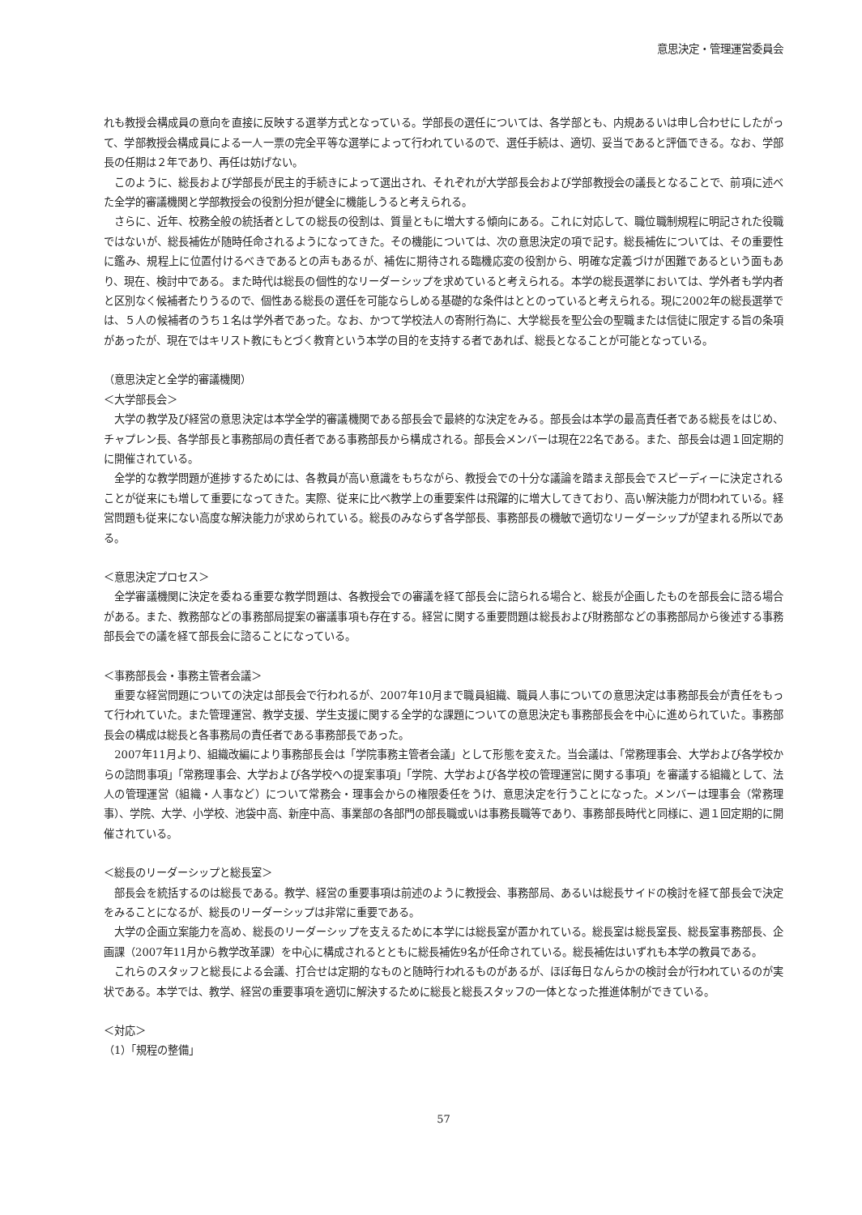意思決定・管理運営委員会
れも教授会構成員の意向を直接に反映する選挙方式となっている。学部長の選任については、各学部とも、内規あるいは申し合わせにしたがって、学部教授会構成員による一人一票の完全平等な選挙によって行われているので、選任手続は、適切、妥当であると評価できる。なお、学部長の任期は２年であり、再任は妨げない。
このように、総長および学部長が民主的手続きによって選出され、それぞれが大学部長会および学部教授会の議長となることで、前項に述べた全学的審議機関と学部教授会の役割分担が健全に機能しうると考えられる。
さらに、近年、校務全般の統括者としての総長の役割は、質量ともに増大する傾向にある。これに対応して、職位職制規程に明記された役職ではないが、総長補佐が随時任命されるようになってきた。その機能については、次の意思決定の項で記す。総長補佐については、その重要性に鑑み、規程上に位置付けるべきであるとの声もあるが、補佐に期待される臨機応変の役割から、明確な定義づけが困難であるという面もあり、現在、検討中である。また時代は総長の個性的なリーダーシップを求めていると考えられる。本学の総長選挙においては、学外者も学内者と区別なく候補者たりうるので、個性ある総長の選任を可能ならしめる基礎的な条件はととのっていると考えられる。現に2002年の総長選挙では、５人の候補者のうち１名は学外者であった。なお、かつて学校法人の寄附行為に、大学総長を聖公会の聖職または信徒に限定する旨の条項があったが、現在ではキリスト教にもとづく教育という本学の目的を支持する者であれば、総長となることが可能となっている。
（意思決定と全学的審議機関）
＜大学部長会＞
大学の教学及び経営の意思決定は本学全学的審議機関である部長会で最終的な決定をみる。部長会は本学の最高責任者である総長をはじめ、チャプレン長、各学部長と事務部局の責任者である事務部長から構成される。部長会メンバーは現在22名である。また、部長会は週１回定期的に開催されている。
全学的な教学問題が進捗するためには、各教員が高い意識をもちながら、教授会での十分な議論を踏まえ部長会でスピーディーに決定されることが従来にも増して重要になってきた。実際、従来に比べ教学上の重要案件は飛躍的に増大してきており、高い解決能力が問われている。経営問題も従来にない高度な解決能力が求められている。総長のみならず各学部長、事務部長の機敏で適切なリーダーシップが望まれる所以である。
＜意思決定プロセス＞
全学審議機関に決定を委ねる重要な教学問題は、各教授会での審議を経て部長会に諮られる場合と、総長が企画したものを部長会に諮る場合がある。また、教務部などの事務部局提案の審議事項も存在する。経営に関する重要問題は総長および財務部などの事務部局から後述する事務部長会での議を経て部長会に諮ることになっている。
＜事務部長会・事務主管者会議＞
重要な経営問題についての決定は部長会で行われるが、2007年10月まで職員組織、職員人事についての意思決定は事務部長会が責任をもって行われていた。また管理運営、教学支援、学生支援に関する全学的な課題についての意思決定も事務部長会を中心に進められていた。事務部長会の構成は総長と各事務局の責任者である事務部長であった。
2007年11月より、組織改編により事務部長会は「学院事務主管者会議」として形態を変えた。当会議は、「常務理事会、大学および各学校からの諮問事項」「常務理事会、大学および各学校への提案事項」「学院、大学および各学校の管理運営に関する事項」を審議する組織として、法人の管理運営（組織・人事など）について常務会・理事会からの権限委任をうけ、意思決定を行うことになった。メンバーは理事会（常務理事）、学院、大学、小学校、池袋中高、新座中高、事業部の各部門の部長職或いは事務長職等であり、事務部長時代と同様に、週１回定期的に開催されている。
＜総長のリーダーシップと総長室＞
部長会を統括するのは総長である。教学、経営の重要事項は前述のように教授会、事務部局、あるいは総長サイドの検討を経て部長会で決定をみることになるが、総長のリーダーシップは非常に重要である。
大学の企画立案能力を高め、総長のリーダーシップを支えるために本学には総長室が置かれている。総長室は総長室長、総長室事務部長、企画課（2007年11月から教学改革課）を中心に構成されるとともに総長補佐9名が任命されている。総長補佐はいずれも本学の教員である。
これらのスタッフと総長による会議、打合せは定期的なものと随時行われるものがあるが、ほぼ毎日なんらかの検討会が行われているのが実状である。本学では、教学、経営の重要事項を適切に解決するために総長と総長スタッフの一体となった推進体制ができている。
＜対応＞
（1）「規程の整備」
57